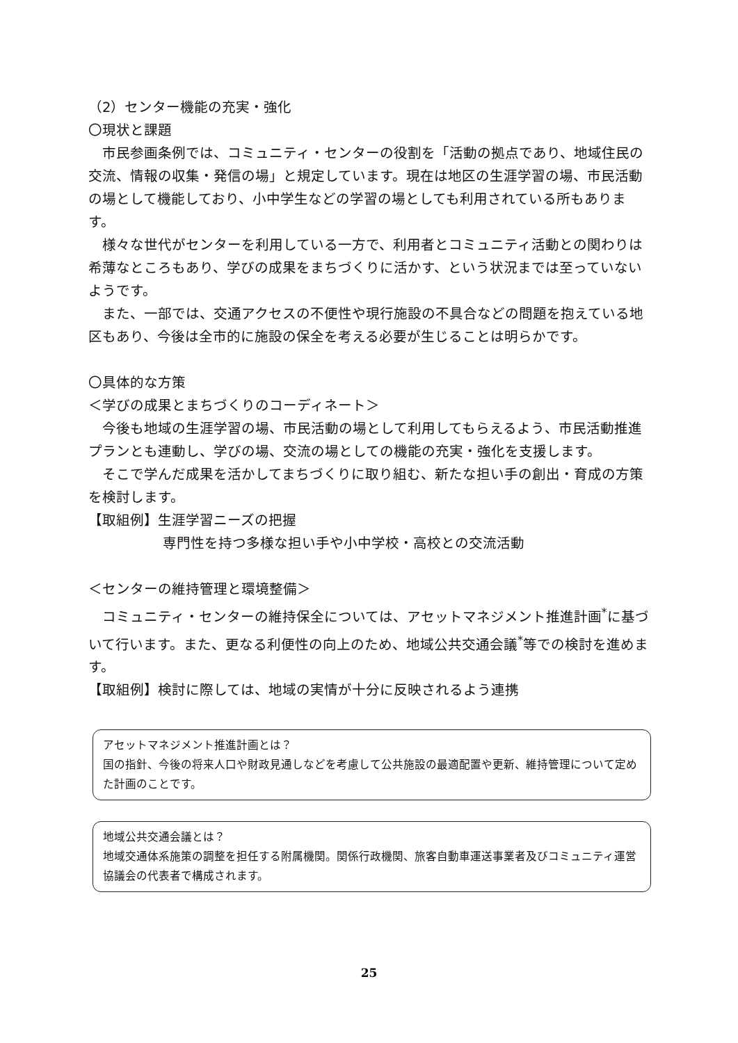（2）センター機能の充実・強化
〇現状と課題
市民参画条例では、コミュニティ・センターの役割を「活動の拠点であり、地域住民の交流、情報の収集・発信の場」と規定しています。現在は地区の生涯学習の場、市民活動の場として機能しており、小中学生などの学習の場としても利用されている所もあります。
様々な世代がセンターを利用している一方で、利用者とコミュニティ活動との関わりは希薄なところもあり、学びの成果をまちづくりに活かす、という状況までは至っていないようです。
また、一部では、交通アクセスの不便性や現行施設の不具合などの問題を抱えている地区もあり、今後は全市的に施設の保全を考える必要が生じることは明らかです。
〇具体的な方策
＜学びの成果とまちづくりのコーディネート＞
今後も地域の生涯学習の場、市民活動の場として利用してもらえるよう、市民活動推進プランとも連動し、学びの場、交流の場としての機能の充実・強化を支援します。
そこで学んだ成果を活かしてまちづくりに取り組む、新たな担い手の創出・育成の方策を検討します。
【取組例】生涯学習ニーズの把握
専門性を持つ多様な担い手や小中学校・高校との交流活動
＜センターの維持管理と環境整備＞
コミュニティ・センターの維持保全については、アセットマネジメント推進計画<sup>*</sup>に基づいて行います。また、更なる利便性の向上のため、地域公共交通会議<sup>*</sup>等での検討を進めます。
【取組例】検討に際しては、地域の実情が十分に反映されるよう連携
アセットマネジメント推進計画とは？
国の指針、今後の将来人口や財政見通しなどを考慮して公共施設の最適配置や更新、維持管理について定めた計画のことです。
地域公共交通会議とは？
地域交通体系施策の調整を担任する附属機関。関係行政機関、旅客自動車運送事業者及びコミュニティ運営協議会の代表者で構成されます。
25